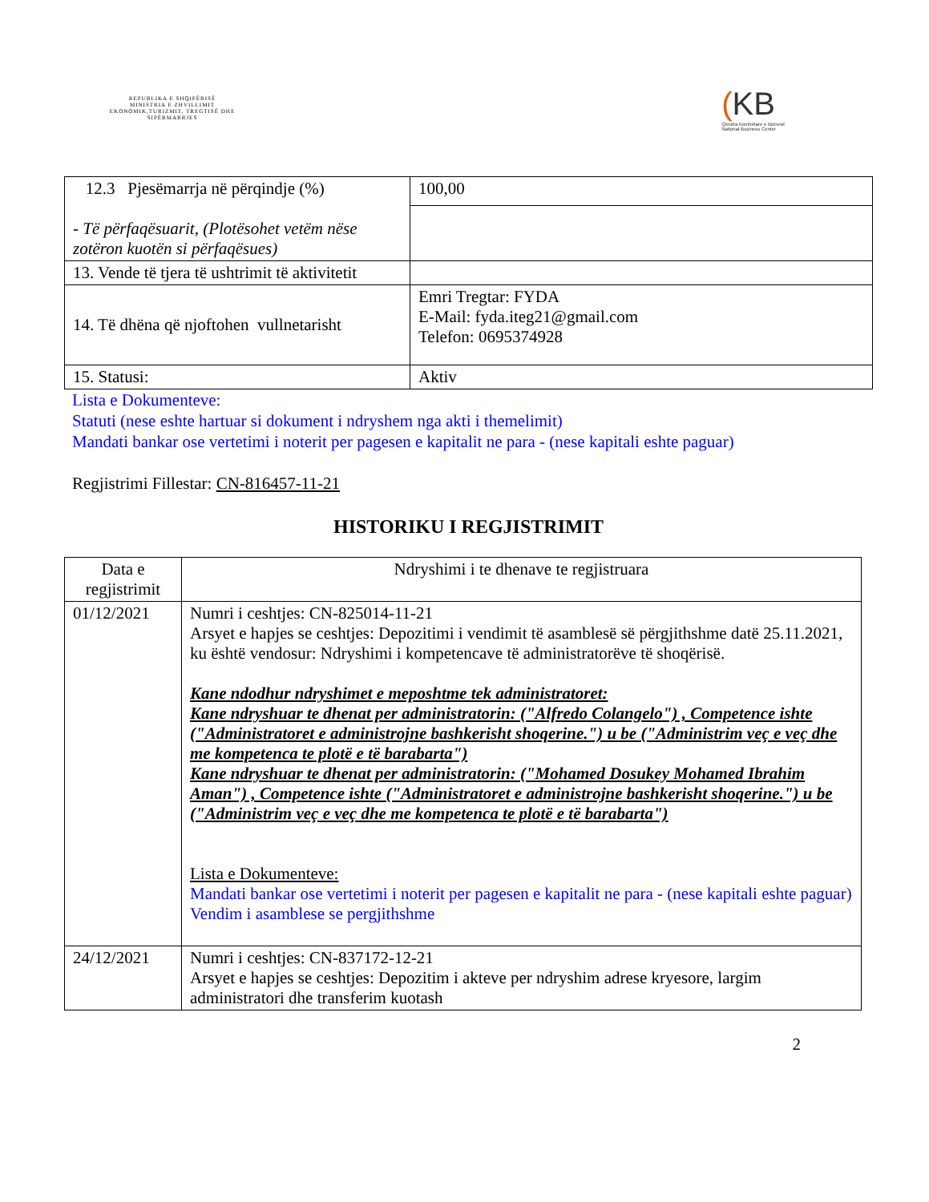REPUBLIKA E SHQIPËRISË
MINISTRIA E ZHVILLIMIT EKONOMIK,TURIZMIT, TREGTISË DHE SIPËRMARRJES
(KB
Qendra Kombëtare e Biznesit
National Business Center
| 12.3 Pjesëmarrja në përqindje (%) - Të përfaqësuarit, (Plotësohet vetëm nëse zotëron kuotën si përfaqësues) | 100,00 |
| 13. Vende të tjera të ushtrimit të aktivitetit | |
| 14. Të dhëna që njoftohen vullnetarisht | Emri Tregtar: FYDA E-Mail: fyda.iteg21@gmail.com Telefon: 0695374928 |
| 15. Statusi: | Aktiv |
Lista e Dokumenteve:
Statuti (nese eshte hartuar si dokument i ndryshem nga akti i themelimit)
Mandati bankar ose vertetimi i noterit per pagesen e kapitalit ne para - (nese kapitali eshte paguar)
Regjistrimi Fillestar: CN-816457-11-21
HISTORIKU I REGJISTRIMIT
| Data e regjistrimit | Ndryshimi i te dhenave te regjistruara |
| --- | --- |
| 01/12/2021 | Numri i ceshtjes: CN-825014-11-21 Arsyet e hapjes se ceshtjes: Depozitimi i vendimit të asamblesë së përgjithshme datë 25.11.2021, ku është vendosur: Ndryshimi i kompetencave të administratorëve të shoqërisë. Kane ndodhur ndryshimet e meposhtme tek administratoret: Kane ndryshuar te dhenat per administratorin: ("Alfredo Colangelo") , Competence ishte ("Administratoret e administrojne bashkerisht shoqerine.") u be ("Administrim veç e veç dhe me kompetenca te plotë e të barabarta") Kane ndryshuar te dhenat per administratorin: ("Mohamed Dosukey Mohamed Ibrahim Aman") , Competence ishte ("Administratoret e administrojne bashkerisht shoqerine.") u be ("Administrim veç e veç dhe me kompetenca te plotë e të barabarta") Lista e Dokumenteve: Mandati bankar ose vertetimi i noterit per pagesen e kapitalit ne para - (nese kapitali eshte paguar) Vendim i asamblese se pergjithshme |
| 24/12/2021 | Numri i ceshtjes: CN-837172-12-21 Arsyet e hapjes se ceshtjes: Depozitim i akteve per ndryshim adrese kryesore, largim administratori dhe transferim kuotash |
2